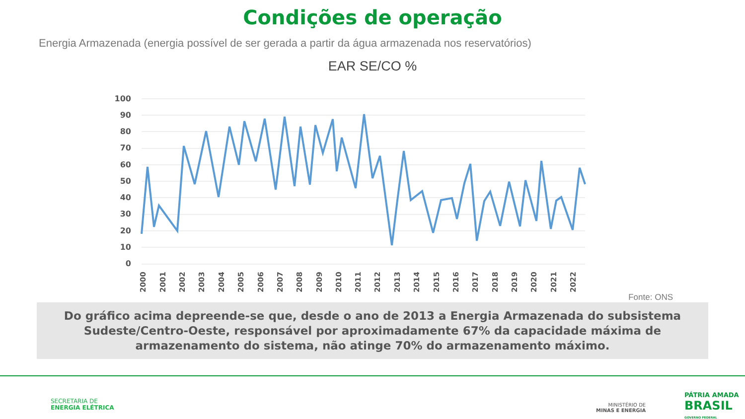Condições de operação
Energia Armazenada (energia possível de ser gerada a partir da água armazenada nos reservatórios)
EAR SE/CO %
100
90
80
70
60
50
40
30
20
10
0
2000
2001
2002
2003
2004
2005
2006
2007
2008
2009
2010
2011
2012
2013
2014
2015
2016
2017
2018
2019
2020
2021
2022
Fonte: ONS
Do gráfico acima depreende-se que, desde o ano de 2013 a Energia Armazenada do subsistema Sudeste/Centro-Oeste, responsável por aproximadamente 67% da capacidade máxima de armazenamento do sistema, não atinge 70% do armazenamento máximo.
SECRETARIA DE
ENERGIA ELÉTRICA
MINISTÉRIO DE
MINAS E ENERGIA
PÁTRIA AMADA
BRASIL
GOVERNO FEDERAL